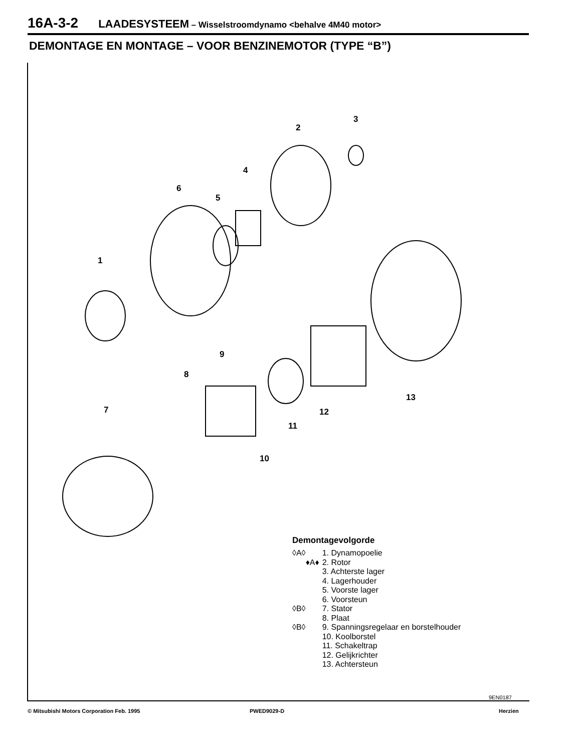16A-3-2 LAADESYSTEEM – Wisselstroomdynamo <behalve 4M40 motor>
DEMONTAGE EN MONTAGE – VOOR BENZINEMOTOR (TYPE “B”)
1
2
3
4
5
6
7
8
9
10
11
12
13
Demontagevolgorde
| ◊A◊ | 1. Dynamopoelie |
| ♦A♦ | 2. Rotor |
| | 3. Achterste lager |
| | 4. Lagerhouder |
| | 5. Voorste lager |
| | 6. Voorsteun |
| ◊B◊ | 7. Stator |
| | 8. Plaat |
| ◊B◊ | 9. Spanningsregelaar en borstelhouder |
| | 10. Koolborstel |
| | 11. Schakeltrap |
| | 12. Gelijkrichter |
| | 13. Achtersteun |
9EN0187
© Mitsubishi Motors Corporation Feb. 1995
PWED9029-D Herzien